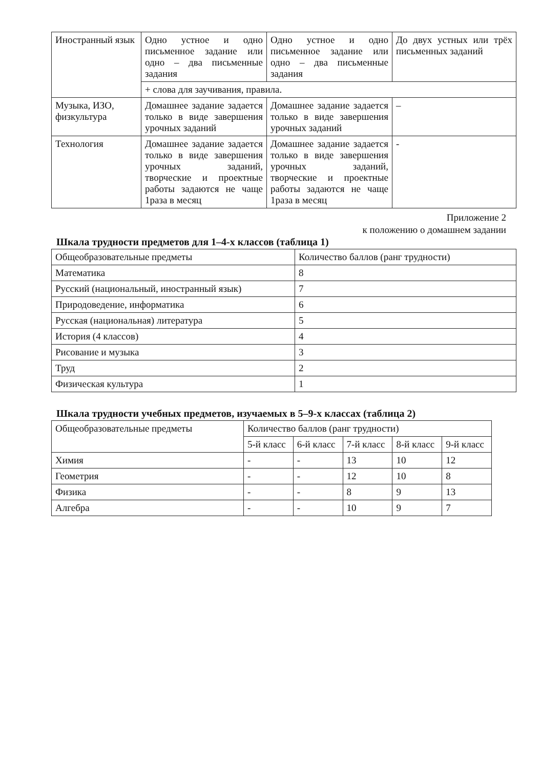| Иностранный язык | Одно устное и одно письменное задание или одно – два письменные задания | Одно устное и одно письменное задание или одно – два письменные задания | До двух устных или трёх письменных заданий |
| | + слова для заучивания, правила. | | |
| Музыка, ИЗО, физкультура | Домашнее задание задается только в виде завершения урочных заданий | Домашнее задание задается только в виде завершения урочных заданий | – |
| Технология | Домашнее задание задается только в виде завершения урочных заданий, творческие и проектные работы задаются не чаще 1раза в месяц | Домашнее задание задается только в виде завершения урочных заданий, творческие и проектные работы задаются не чаще 1раза в месяц | - |
Приложение 2
к положению о домашнем задании
Шкала трудности предметов для 1–4-х классов (таблица 1)
| Общеобразовательные предметы | Количество баллов (ранг трудности) |
| Математика | 8 |
| Русский (национальный, иностранный язык) | 7 |
| Природоведение, информатика | 6 |
| Русская (национальная) литература | 5 |
| История (4 классов) | 4 |
| Рисование и музыка | 3 |
| Труд | 2 |
| Физическая культура | 1 |
Шкала трудности учебных предметов, изучаемых в 5–9-х классах (таблица 2)
| Общеобразовательные предметы | Количество баллов (ранг трудности) | | | | |
| | 5-й класс | 6-й класс | 7-й класс | 8-й класс | 9-й класс |
| Химия | - | - | 13 | 10 | 12 |
| Геометрия | - | - | 12 | 10 | 8 |
| Физика | - | - | 8 | 9 | 13 |
| Алгебра | - | - | 10 | 9 | 7 |